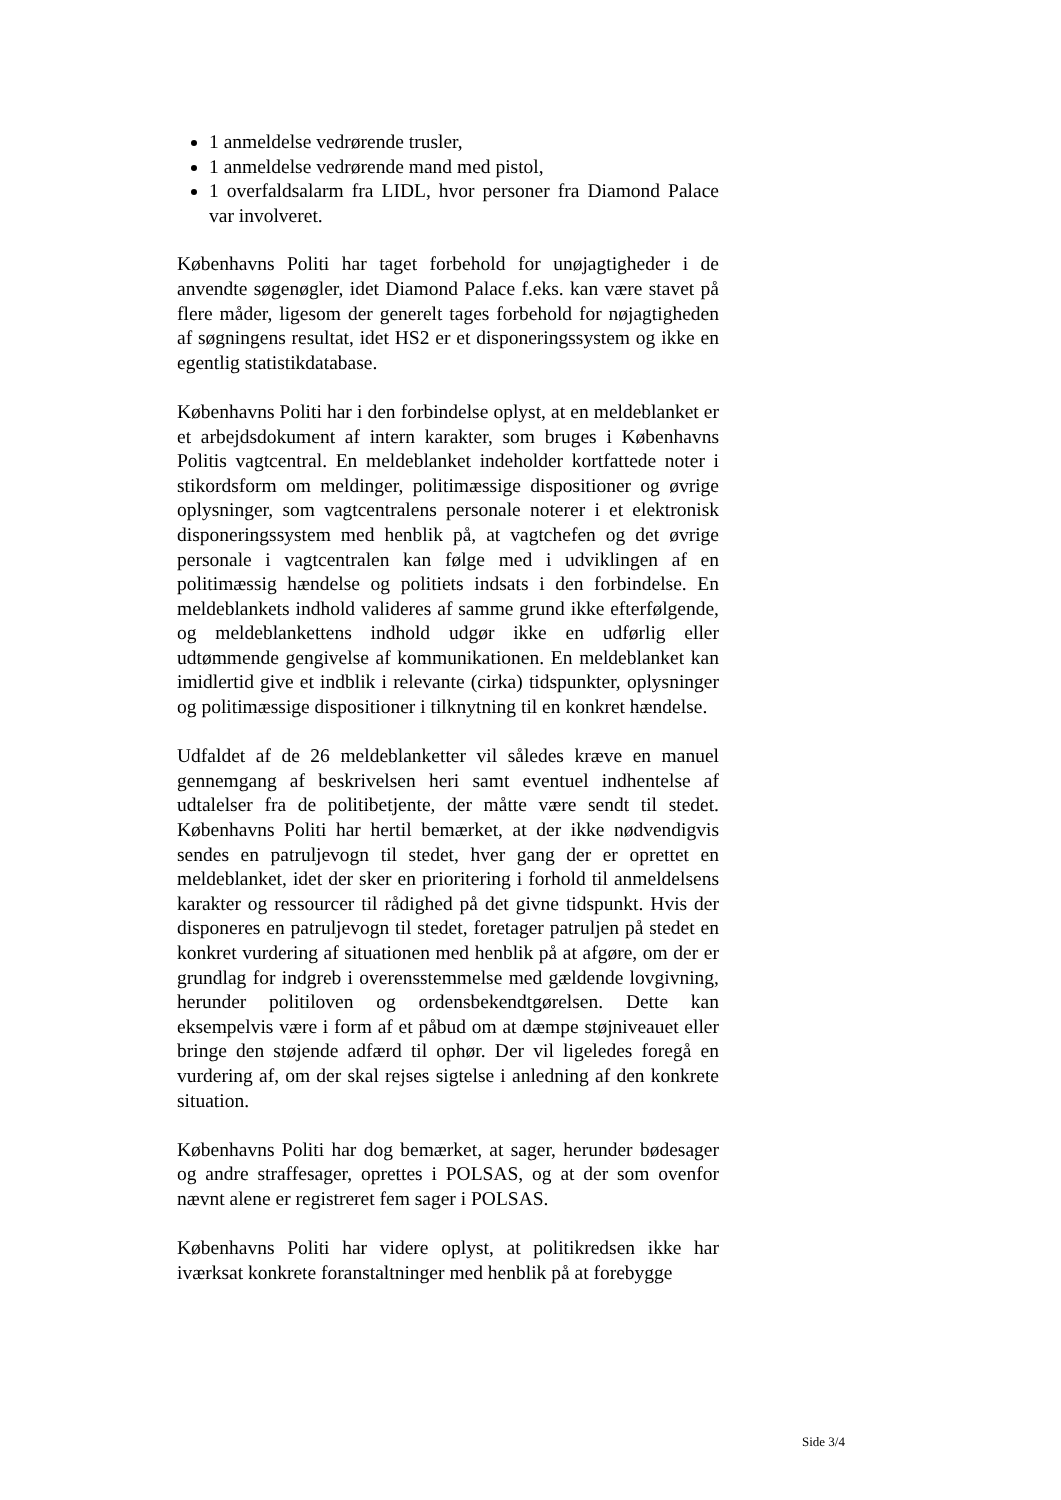1 anmeldelse vedrørende trusler,
1 anmeldelse vedrørende mand med pistol,
1 overfaldsalarm fra LIDL, hvor personer fra Diamond Palace var involveret.
Københavns Politi har taget forbehold for unøjagtigheder i de anvendte søgenøgler, idet Diamond Palace f.eks. kan være stavet på flere måder, ligesom der generelt tages forbehold for nøjagtigheden af søgningens resultat, idet HS2 er et disponeringssystem og ikke en egentlig statistikdatabase.
Københavns Politi har i den forbindelse oplyst, at en meldeblanket er et arbejdsdokument af intern karakter, som bruges i Københavns Politis vagtcentral. En meldeblanket indeholder kortfattede noter i stikordsform om meldinger, politimæssige dispositioner og øvrige oplysninger, som vagtcentralens personale noterer i et elektronisk disponeringssystem med henblik på, at vagtchefen og det øvrige personale i vagtcentralen kan følge med i udviklingen af en politimæssig hændelse og politiets indsats i den forbindelse. En meldeblankets indhold valideres af samme grund ikke efterfølgende, og meldeblankettens indhold udgør ikke en udførlig eller udtømmende gengivelse af kommunikationen. En meldeblanket kan imidlertid give et indblik i relevante (cirka) tidspunkter, oplysninger og politimæssige dispositioner i tilknytning til en konkret hændelse.
Udfaldet af de 26 meldeblanketter vil således kræve en manuel gennemgang af beskrivelsen heri samt eventuel indhentelse af udtalelser fra de politibetjente, der måtte være sendt til stedet. Københavns Politi har hertil bemærket, at der ikke nødvendigvis sendes en patruljevogn til stedet, hver gang der er oprettet en meldeblanket, idet der sker en prioritering i forhold til anmeldelsens karakter og ressourcer til rådighed på det givne tidspunkt. Hvis der disponeres en patruljevogn til stedet, foretager patruljen på stedet en konkret vurdering af situationen med henblik på at afgøre, om der er grundlag for indgreb i overensstemmelse med gældende lovgivning, herunder politiloven og ordensbekendtgørelsen. Dette kan eksempelvis være i form af et påbud om at dæmpe støjniveauet eller bringe den støjende adfærd til ophør. Der vil ligeledes foregå en vurdering af, om der skal rejses sigtelse i anledning af den konkrete situation.
Københavns Politi har dog bemærket, at sager, herunder bødesager og andre straffesager, oprettes i POLSAS, og at der som ovenfor nævnt alene er registreret fem sager i POLSAS.
Københavns Politi har videre oplyst, at politikredsen ikke har iværksat konkrete foranstaltninger med henblik på at forebygge
Side 3/4